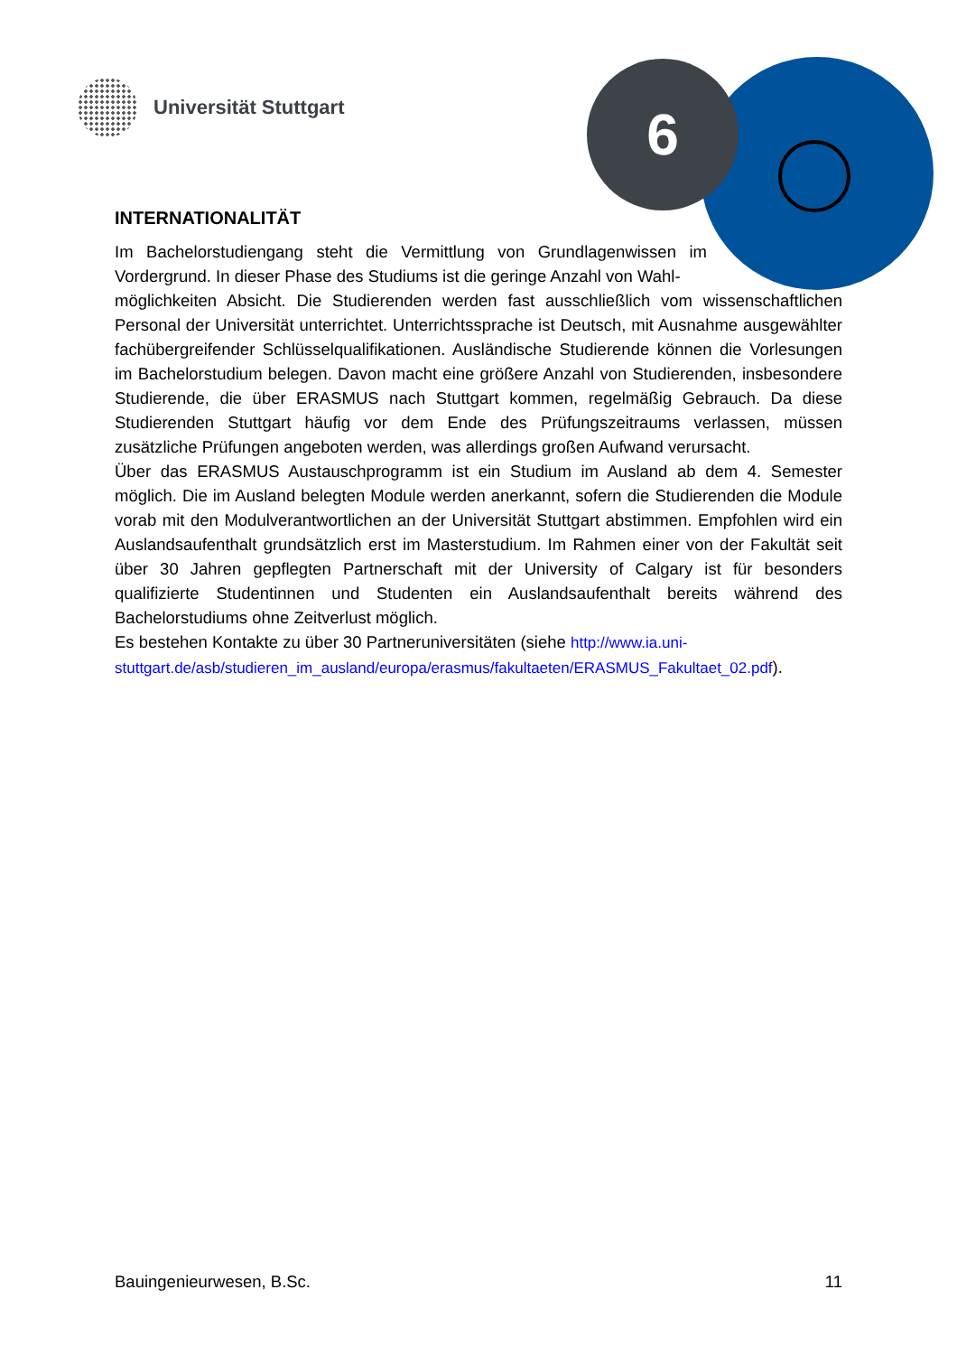Universität Stuttgart 6
INTERNATIONALITÄT
Im Bachelorstudiengang steht die Vermittlung von Grundlagenwissen im Vordergrund. In dieser Phase des Studiums ist die geringe Anzahl von Wahl-
möglichkeiten Absicht. Die Studierenden werden fast ausschließlich vom wissenschaftlichen Personal der Universität unterrichtet. Unterrichtssprache ist Deutsch, mit Ausnahme ausgewählter fachübergreifender Schlüsselqualifikationen. Ausländische Studierende können die Vorlesungen im Bachelorstudium belegen. Davon macht eine größere Anzahl von Studierenden, insbesondere Studierende, die über ERASMUS nach Stuttgart kommen, regelmäßig Gebrauch. Da diese Studierenden Stuttgart häufig vor dem Ende des Prüfungszeitraums verlassen, müssen zusätzliche Prüfungen angeboten werden, was allerdings großen Aufwand verursacht.
Über das ERASMUS Austauschprogramm ist ein Studium im Ausland ab dem 4. Semester möglich. Die im Ausland belegten Module werden anerkannt, sofern die Studierenden die Module vorab mit den Modulverantwortlichen an der Universität Stuttgart abstimmen. Empfohlen wird ein Auslandsaufenthalt grundsätzlich erst im Masterstudium. Im Rahmen einer von der Fakultät seit über 30 Jahren gepflegten Partnerschaft mit der University of Calgary ist für besonders qualifizierte Studentinnen und Studenten ein Auslandsaufenthalt bereits während des Bachelorstudiums ohne Zeitverlust möglich.
Es bestehen Kontakte zu über 30 Partneruniversitäten (siehe http://www.ia.uni-stuttgart.de/asb/studieren_im_ausland/europa/erasmus/fakultaeten/ERASMUS_Fakultaet_02.pdf).
Bauingenieurwesen, B.Sc. 11